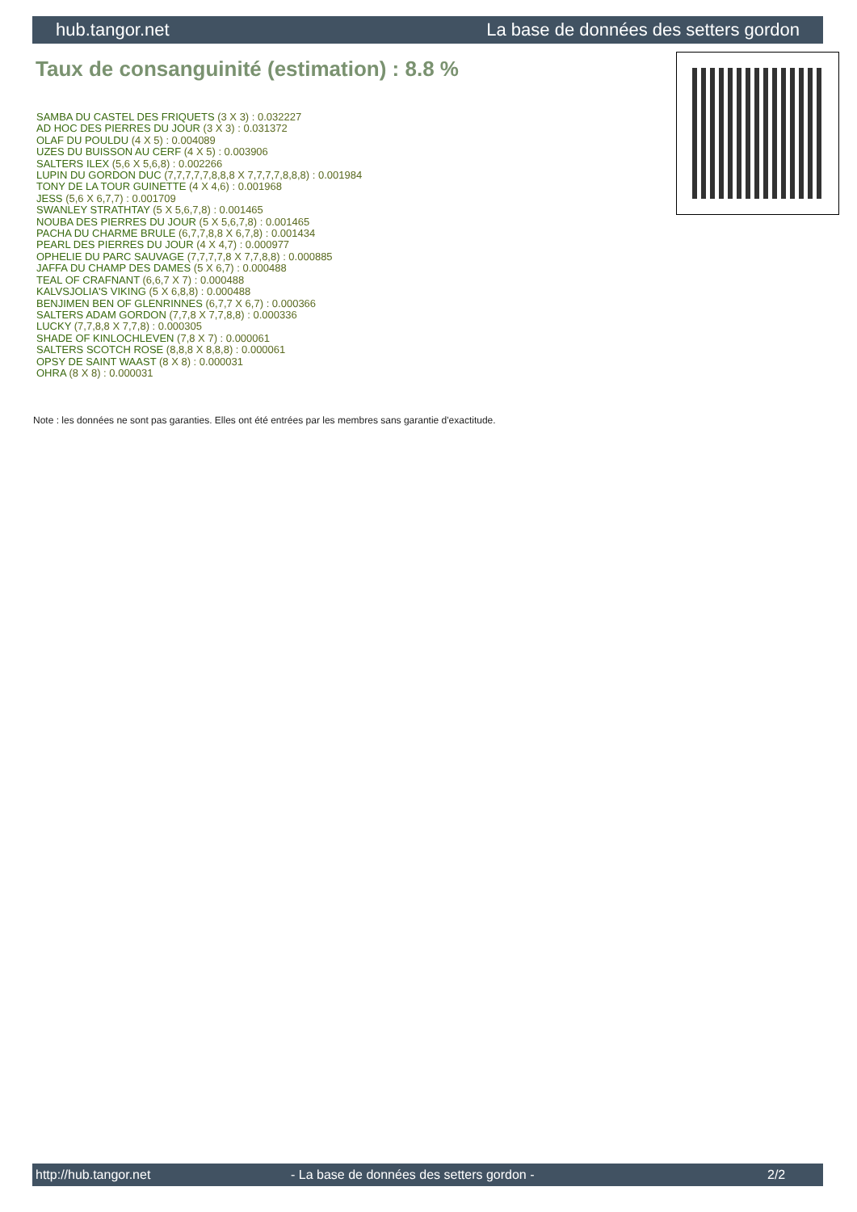hub.tangor.net La base de données des setters gordon
Taux de consanguinité (estimation) : 8.8 %
SAMBA DU CASTEL DES FRIQUETS (3 X 3) : 0.032227
AD HOC DES PIERRES DU JOUR (3 X 3) : 0.031372
OLAF DU POULDU (4 X 5) : 0.004089
UZES DU BUISSON AU CERF (4 X 5) : 0.003906
SALTERS ILEX (5,6 X 5,6,8) : 0.002266
LUPIN DU GORDON DUC (7,7,7,7,7,8,8,8 X 7,7,7,7,8,8,8) : 0.001984
TONY DE LA TOUR GUINETTE (4 X 4,6) : 0.001968
JESS (5,6 X 6,7,7) : 0.001709
SWANLEY STRATHTAY (5 X 5,6,7,8) : 0.001465
NOUBA DES PIERRES DU JOUR (5 X 5,6,7,8) : 0.001465
PACHA DU CHARME BRULE (6,7,7,8,8 X 6,7,8) : 0.001434
PEARL DES PIERRES DU JOUR (4 X 4,7) : 0.000977
OPHELIE DU PARC SAUVAGE (7,7,7,7,8 X 7,7,8,8) : 0.000885
JAFFA DU CHAMP DES DAMES (5 X 6,7) : 0.000488
TEAL OF CRAFNANT (6,6,7 X 7) : 0.000488
KALVSJOLIA'S VIKING (5 X 6,8,8) : 0.000488
BENJIMEN BEN OF GLENRINNES (6,7,7 X 6,7) : 0.000366
SALTERS ADAM GORDON (7,7,8 X 7,7,8,8) : 0.000336
LUCKY (7,7,8,8 X 7,7,8) : 0.000305
SHADE OF KINLOCHLEVEN (7,8 X 7) : 0.000061
SALTERS SCOTCH ROSE (8,8,8 X 8,8,8) : 0.000061
OPSY DE SAINT WAAST (8 X 8) : 0.000031
OHRA (8 X 8) : 0.000031
Note : les données ne sont pas garanties. Elles ont été entrées par les membres sans garantie d'exactitude.
http://hub.tangor.net - La base de données des setters gordon - 2/2